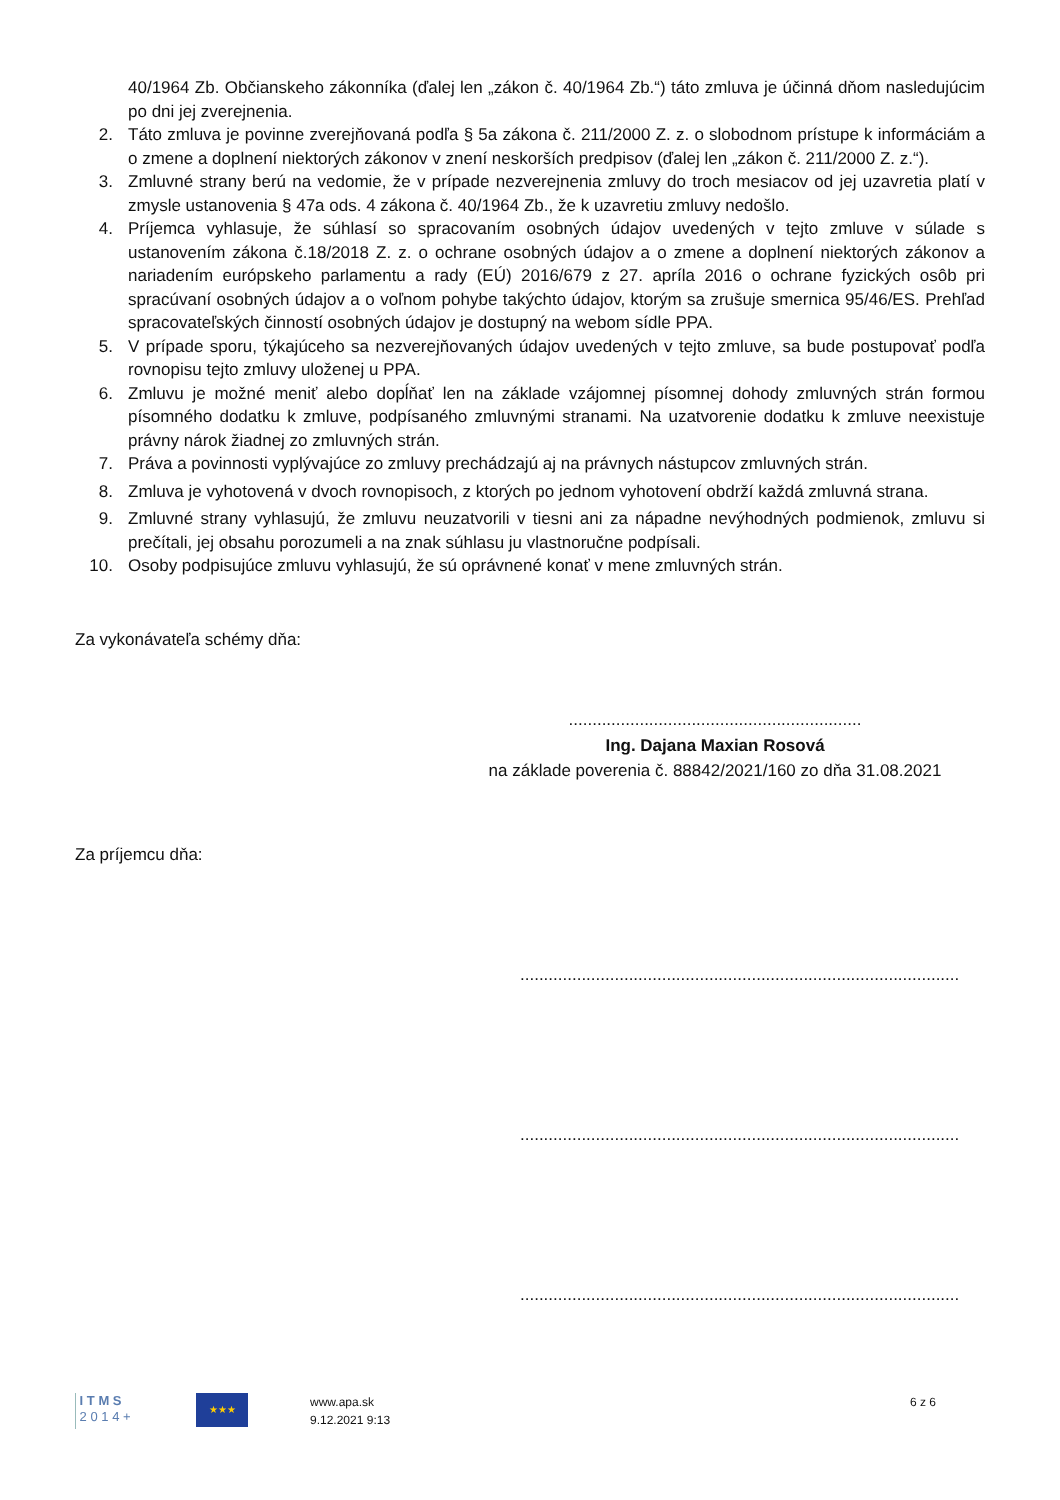40/1964 Zb. Občianskeho zákonníka (ďalej len „zákon č. 40/1964 Zb.“) táto zmluva je účinná dňom nasledujúcim po dni jej zverejnenia.
2. Táto zmluva je povinne zverejňovaná podľa § 5a zákona č. 211/2000 Z. z. o slobodnom prístupe k informáciám a o zmene a doplnení niektorých zákonov v znení neskorších predpisov (ďalej len „zákon č. 211/2000 Z. z.“).
3. Zmluvné strany berú na vedomie, že v prípade nezverejnenia zmluvy do troch mesiacov od jej uzavretia platí v zmysle ustanovenia § 47a ods. 4 zákona č. 40/1964 Zb., že k uzavretiu zmluvy nedošlo.
4. Príjemca vyhlasuje, že súhlasí so spracovaním osobných údajov uvedených v tejto zmluve v súlade s ustanovením zákona č.18/2018 Z. z. o ochrane osobných údajov a o zmene a doplnení niektorých zákonov a nariadením európskeho parlamentu a rady (EÚ) 2016/679 z 27. apríla 2016 o ochrane fyzických osôb pri spracúvaní osobných údajov a o voľnom pohybe takýchto údajov, ktorým sa zrušuje smernica 95/46/ES. Prehľad spracovateľských činností osobných údajov je dostupný na webom sídle PPA.
5. V prípade sporu, týkajúceho sa nezverejňovaných údajov uvedených v tejto zmluve, sa bude postupovať podľa rovnopisu tejto zmluvy uloženej u PPA.
6. Zmluvu je možné meniť alebo dopĺňať len na základe vzájomnej písomnej dohody zmluvných strán formou písomného dodatku k zmluve, podpísaného zmluvnými stranami. Na uzatvorenie dodatku k zmluve neexistuje právny nárok žiadnej zo zmluvných strán.
7. Práva a povinnosti vyplývajúce zo zmluvy prechádzajú aj na právnych nástupcov zmluvných strán.
8. Zmluva je vyhotovená v dvoch rovnopisoch, z ktorých po jednom vyhotovení obdrží každá zmluvná strana.
9. Zmluvné strany vyhlasujú, že zmluvu neuzatvorili v tiesni ani za nápadne nevýhodných podmienok, zmluvu si prečítali, jej obsahu porozumeli a na znak súhlasu ju vlastnoručne podpísali.
10. Osoby podpisujúce zmluvu vyhlasujú, že sú oprávnené konať v mene zmluvných strán.
Za vykonávateľa schémy dňa:
..............................................................
Ing. Dajana Maxian Rosová
na základe poverenia č. 88842/2021/160 zo dňa 31.08.2021
Za príjemcu dňa:
.............................................................................................
.............................................................................................
.............................................................................................
I T M S
2 0 1 4 +
★★★
www.apa.sk
9.12.2021 9:13
6 z 6